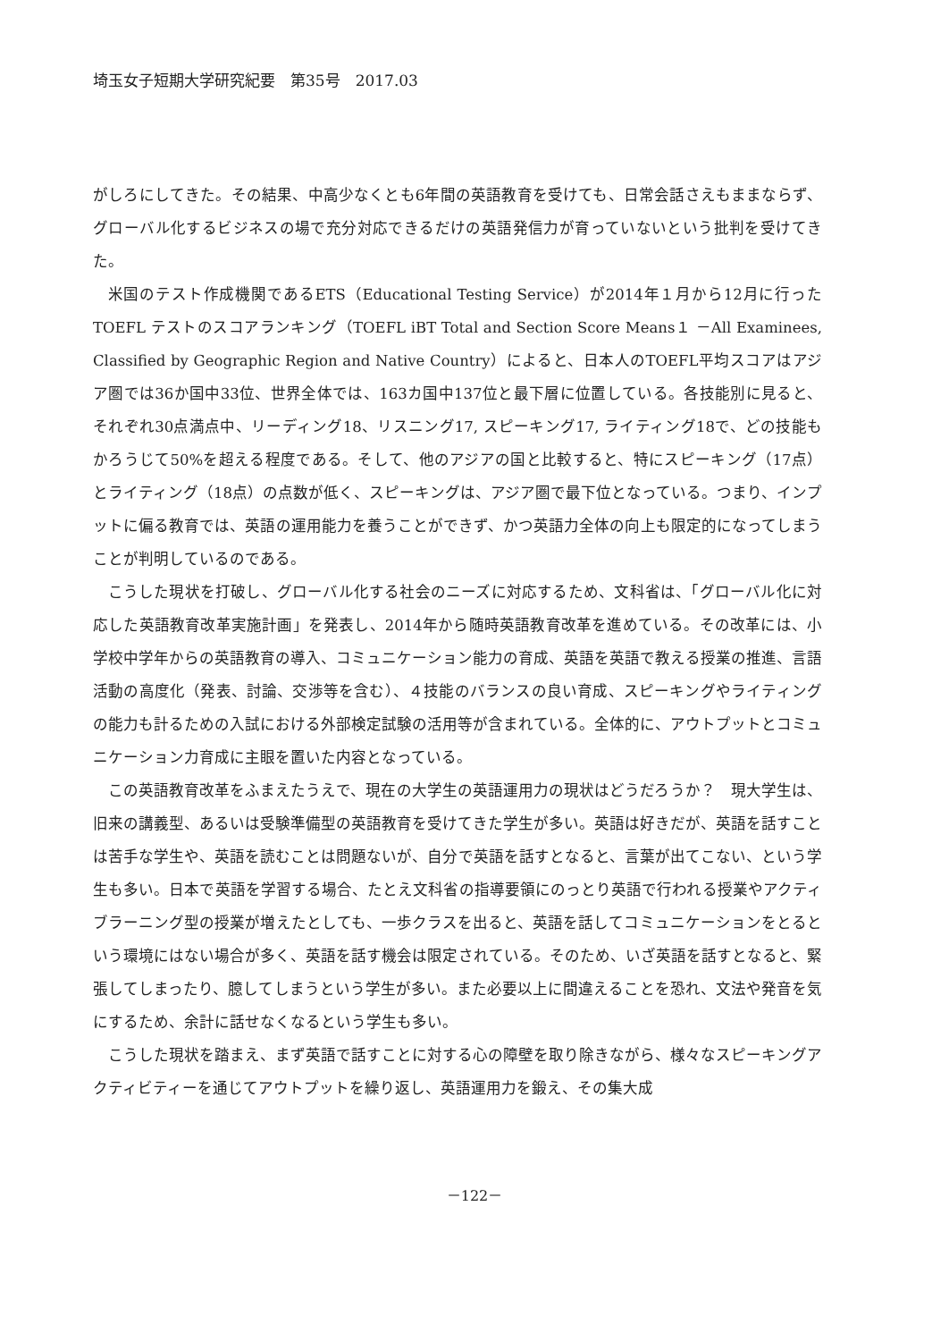埼玉女子短期大学研究紀要　第35号　2017.03
がしろにしてきた。その結果、中高少なくとも6年間の英語教育を受けても、日常会話さえもままならず、グローバル化するビジネスの場で充分対応できるだけの英語発信力が育っていないという批判を受けてきた。
米国のテスト作成機関であるETS（Educational Testing Service）が2014年１月から12月に行ったTOEFL テストのスコアランキング（TOEFL iBT Total and Section Score Means１ －All Examinees, Classified by Geographic Region and Native Country）によると、日本人のTOEFL平均スコアはアジア圏では36か国中33位、世界全体では、163カ国中137位と最下層に位置している。各技能別に見ると、それぞれ30点満点中、リーディング18、リスニング17, スピーキング17, ライティング18で、どの技能もかろうじて50%を超える程度である。そして、他のアジアの国と比較すると、特にスピーキング（17点）とライティング（18点）の点数が低く、スピーキングは、アジア圏で最下位となっている。つまり、インプットに偏る教育では、英語の運用能力を養うことができず、かつ英語力全体の向上も限定的になってしまうことが判明しているのである。
こうした現状を打破し、グローバル化する社会のニーズに対応するため、文科省は、「グローバル化に対応した英語教育改革実施計画」を発表し、2014年から随時英語教育改革を進めている。その改革には、小学校中学年からの英語教育の導入、コミュニケーション能力の育成、英語を英語で教える授業の推進、言語活動の高度化（発表、討論、交渉等を含む）、４技能のバランスの良い育成、スピーキングやライティングの能力も計るための入試における外部検定試験の活用等が含まれている。全体的に、アウトプットとコミュニケーション力育成に主眼を置いた内容となっている。
この英語教育改革をふまえたうえで、現在の大学生の英語運用力の現状はどうだろうか？　現大学生は、旧来の講義型、あるいは受験準備型の英語教育を受けてきた学生が多い。英語は好きだが、英語を話すことは苦手な学生や、英語を読むことは問題ないが、自分で英語を話すとなると、言葉が出てこない、という学生も多い。日本で英語を学習する場合、たとえ文科省の指導要領にのっとり英語で行われる授業やアクティブラーニング型の授業が増えたとしても、一歩クラスを出ると、英語を話してコミュニケーションをとるという環境にはない場合が多く、英語を話す機会は限定されている。そのため、いざ英語を話すとなると、緊張してしまったり、臆してしまうという学生が多い。また必要以上に間違えることを恐れ、文法や発音を気にするため、余計に話せなくなるという学生も多い。
こうした現状を踏まえ、まず英語で話すことに対する心の障壁を取り除きながら、様々なスピーキングアクティビティーを通じてアウトプットを繰り返し、英語運用力を鍛え、その集大成
－122－